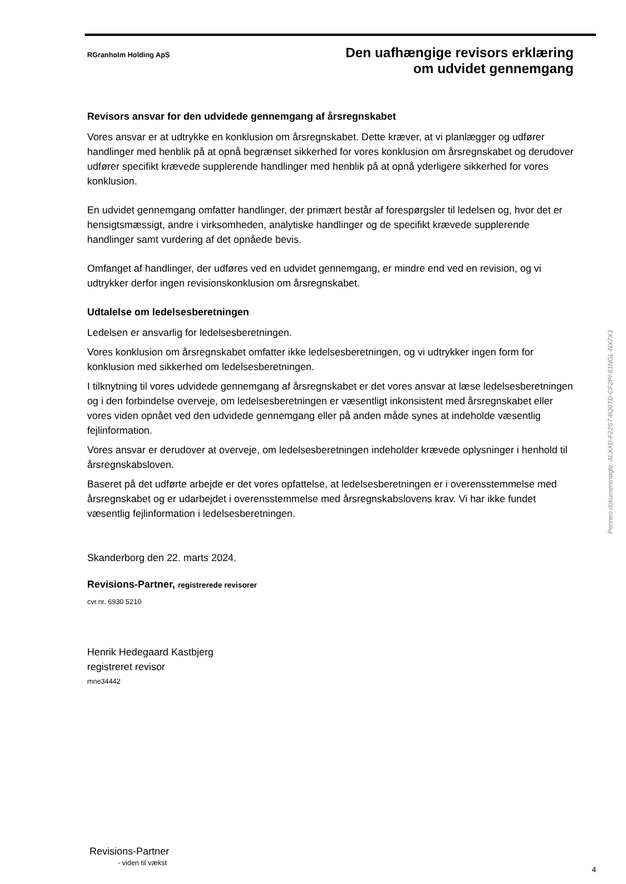RGranholm Holding ApS
Den uafhængige revisors erklæring
om udvidet gennemgang
Revisors ansvar for den udvidede gennemgang af årsregnskabet
Vores ansvar er at udtrykke en konklusion om årsregnskabet. Dette kræver, at vi planlægger og udfører handlinger med henblik på at opnå begrænset sikkerhed for vores konklusion om årsregnskabet og derudover udfører specifikt krævede supplerende handlinger med henblik på at opnå yderligere sikkerhed for vores konklusion.
En udvidet gennemgang omfatter handlinger, der primært består af forespørgsler til ledelsen og, hvor det er hensigtsmæssigt, andre i virksomheden, analytiske handlinger og de specifikt krævede supplerende handlinger samt vurdering af det opnåede bevis.
Omfanget af handlinger, der udføres ved en udvidet gennemgang, er mindre end ved en revision, og vi udtrykker derfor ingen revisionskonklusion om årsregnskabet.
Udtalelse om ledelsesberetningen
Ledelsen er ansvarlig for ledelsesberetningen.
Vores konklusion om årsregnskabet omfatter ikke ledelsesberetningen, og vi udtrykker ingen form for konklusion med sikkerhed om ledelsesberetningen.
I tilknytning til vores udvidede gennemgang af årsregnskabet er det vores ansvar at læse ledelsesberetningen og i den forbindelse overveje, om ledelsesberetningen er væsentligt inkonsistent med årsregnskabet eller vores viden opnået ved den udvidede gennemgang eller på anden måde synes at indeholde væsentlig fejlinformation.
Vores ansvar er derudover at overveje, om ledelsesberetningen indeholder krævede oplysninger i henhold til årsregnskabsloven.
Baseret på det udførte arbejde er det vores opfattelse, at ledelsesberetningen er i overensstemmelse med årsregnskabet og er udarbejdet i overensstemmelse med årsregnskabslovens krav. Vi har ikke fundet væsentlig fejlinformation i ledelsesberetningen.
Skanderborg den 22. marts 2024.
Revisions-Partner, registrerede revisorer
cvr.nr. 6930 5210
Henrik Hedegaard Kastbjerg
registreret revisor
mne34442
Penneo dokumentnøgle: ALXXD-F22S7-6Q0TD-CF2PI-81NGL-NX7X3
Revisions-Partner
- viden til vækst
4